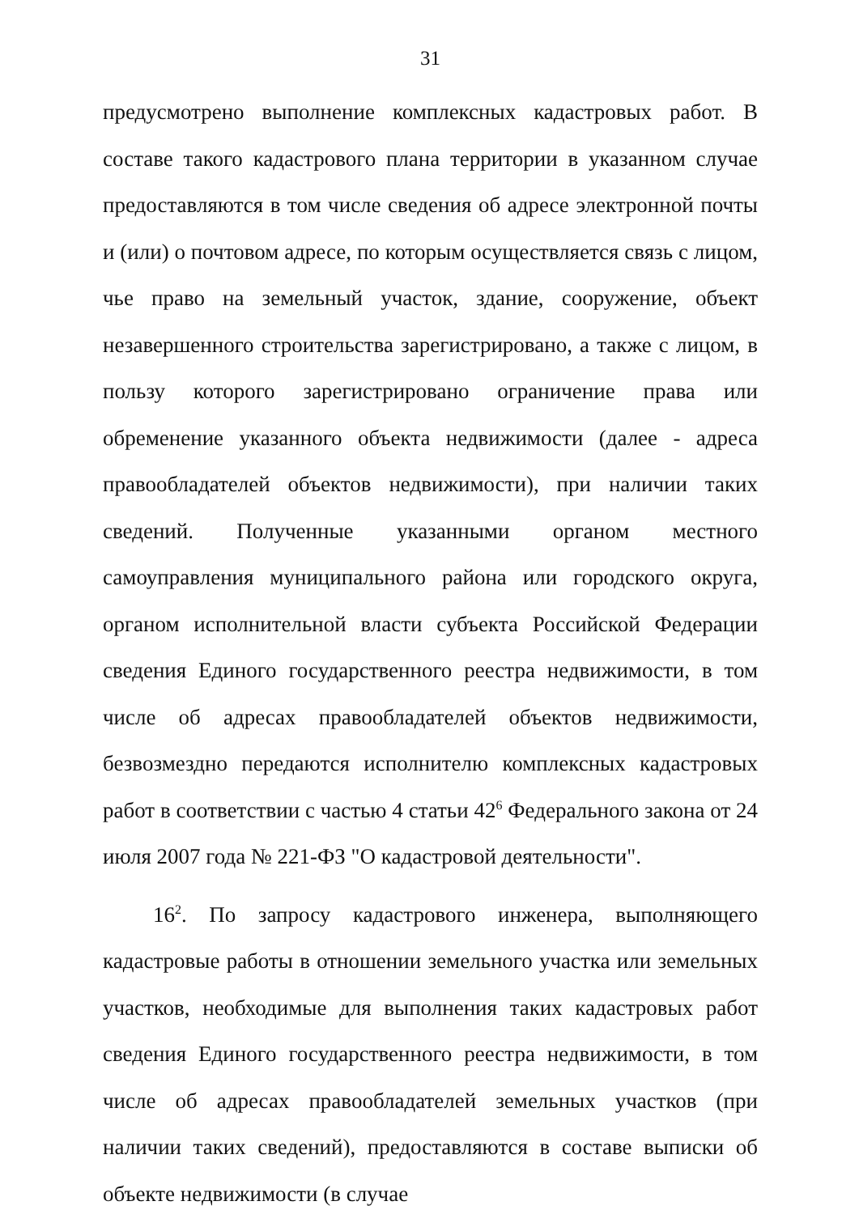31
предусмотрено выполнение комплексных кадастровых работ. В составе такого кадастрового плана территории в указанном случае предоставляются в том числе сведения об адресе электронной почты и (или) о почтовом адресе, по которым осуществляется связь с лицом, чье право на земельный участок, здание, сооружение, объект незавершенного строительства зарегистрировано, а также с лицом, в пользу которого зарегистрировано ограничение права или обременение указанного объекта недвижимости (далее - адреса правообладателей объектов недвижимости), при наличии таких сведений. Полученные указанными органом местного самоуправления муниципального района или городского округа, органом исполнительной власти субъекта Российской Федерации сведения Единого государственного реестра недвижимости, в том числе об адресах правообладателей объектов недвижимости, безвозмездно передаются исполнителю комплексных кадастровых работ в соответствии с частью 4 статьи 42<sup>6</sup> Федерального закона от 24 июля 2007 года № 221-ФЗ "О кадастровой деятельности".
16<sup>2</sup>. По запросу кадастрового инженера, выполняющего кадастровые работы в отношении земельного участка или земельных участков, необходимые для выполнения таких кадастровых работ сведения Единого государственного реестра недвижимости, в том числе об адресах правообладателей земельных участков (при наличии таких сведений), предоставляются в составе выписки об объекте недвижимости (в случае